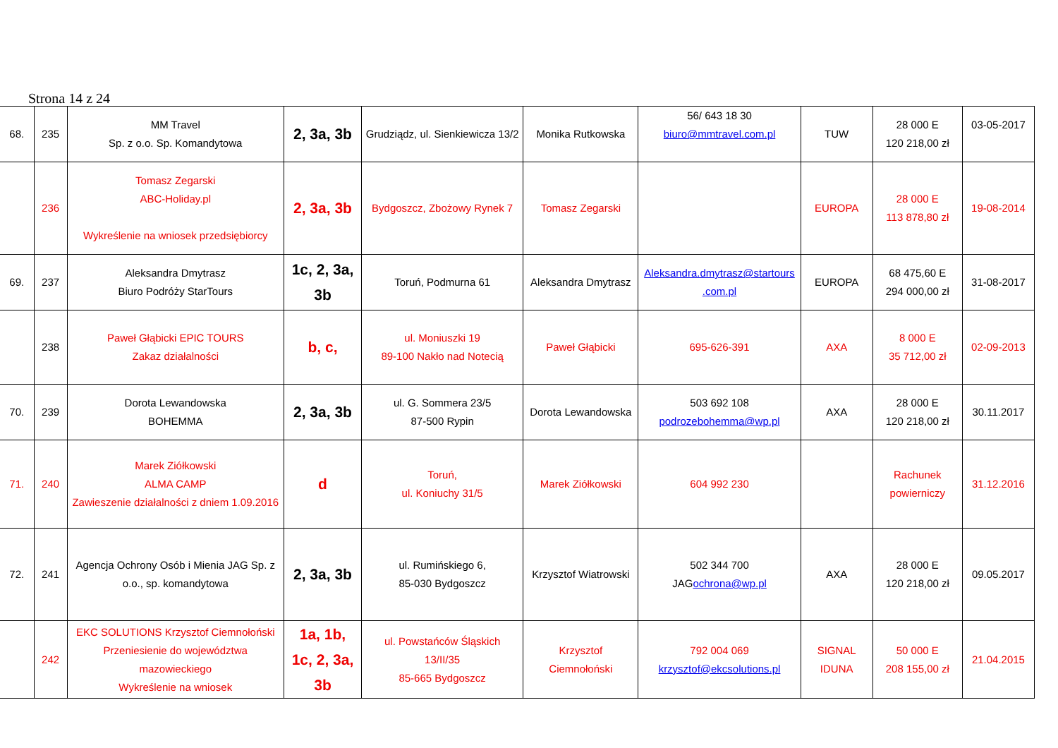Strona 14 z 24
| 68. | 235 | MM Travel Sp. z o.o. Sp. Komandytowa | 2, 3a, 3b | Grudziądz, ul. Sienkiewicza 13/2 | Monika Rutkowska | 56/ 643 18 30 biuro@mmtravel.com.pl | TUW | 28 000 E 120 218,00 zł | 03-05-2017 |
| | 236 | Tomasz Zegarski ABC-Holiday.pl Wykreślenie na wniosek przedsiębiorcy | 2, 3a, 3b | Bydgoszcz, Zbożowy Rynek 7 | Tomasz Zegarski | | EUROPA | 28 000 E 113 878,80 zł | 19-08-2014 |
| 69. | 237 | Aleksandra Dmytrasz Biuro Podróży StarTours | 1c, 2, 3a, 3b | Toruń, Podmurna 61 | Aleksandra Dmytrasz | Aleksandra.dmytrasz@startours .com.pl | EUROPA | 68 475,60 E 294 000,00 zł | 31-08-2017 |
| | 238 | Paweł Głąbicki EPIC TOURS Zakaz działalności | b, c, | ul. Moniuszki 19 89-100 Nakło nad Notecią | Paweł Głąbicki | 695-626-391 | AXA | 8 000 E 35 712,00 zł | 02-09-2013 |
| 70. | 239 | Dorota Lewandowska BOHEMMA | 2, 3a, 3b | ul. G. Sommera 23/5 87-500 Rypin | Dorota Lewandowska | 503 692 108 podrozebohemma@wp.pl | AXA | 28 000 E 120 218,00 zł | 30.11.2017 |
| 71. | 240 | Marek Ziółkowski ALMA CAMP Zawieszenie działalności z dniem 1.09.2016 | d | Toruń, ul. Koniuchy 31/5 | Marek Ziółkowski | 604 992 230 | | Rachunek powierniczy | 31.12.2016 |
| 72. | 241 | Agencja Ochrony Osób i Mienia JAG Sp. z o.o., sp. komandytowa | 2, 3a, 3b | ul. Rumińskiego 6, 85-030 Bydgoszcz | Krzysztof Wiatrowski | 502 344 700 JAG ochrona@wp.pl | AXA | 28 000 E 120 218,00 zł | 09.05.2017 |
| | 242 | EKC SOLUTIONS Krzysztof Ciemnołoński Przeniesienie do województwa mazowieckiego Wykreślenie na wniosek | 1a, 1b, 1c, 2, 3a, 3b | ul. Powstańców Śląskich 13/II/35 85-665 Bydgoszcz | Krzysztof Ciemnołoński | 792 004 069 krzysztof@ekcsolutions.pl | SIGNAL IDUNA | 50 000 E 208 155,00 zł | 21.04.2015 |